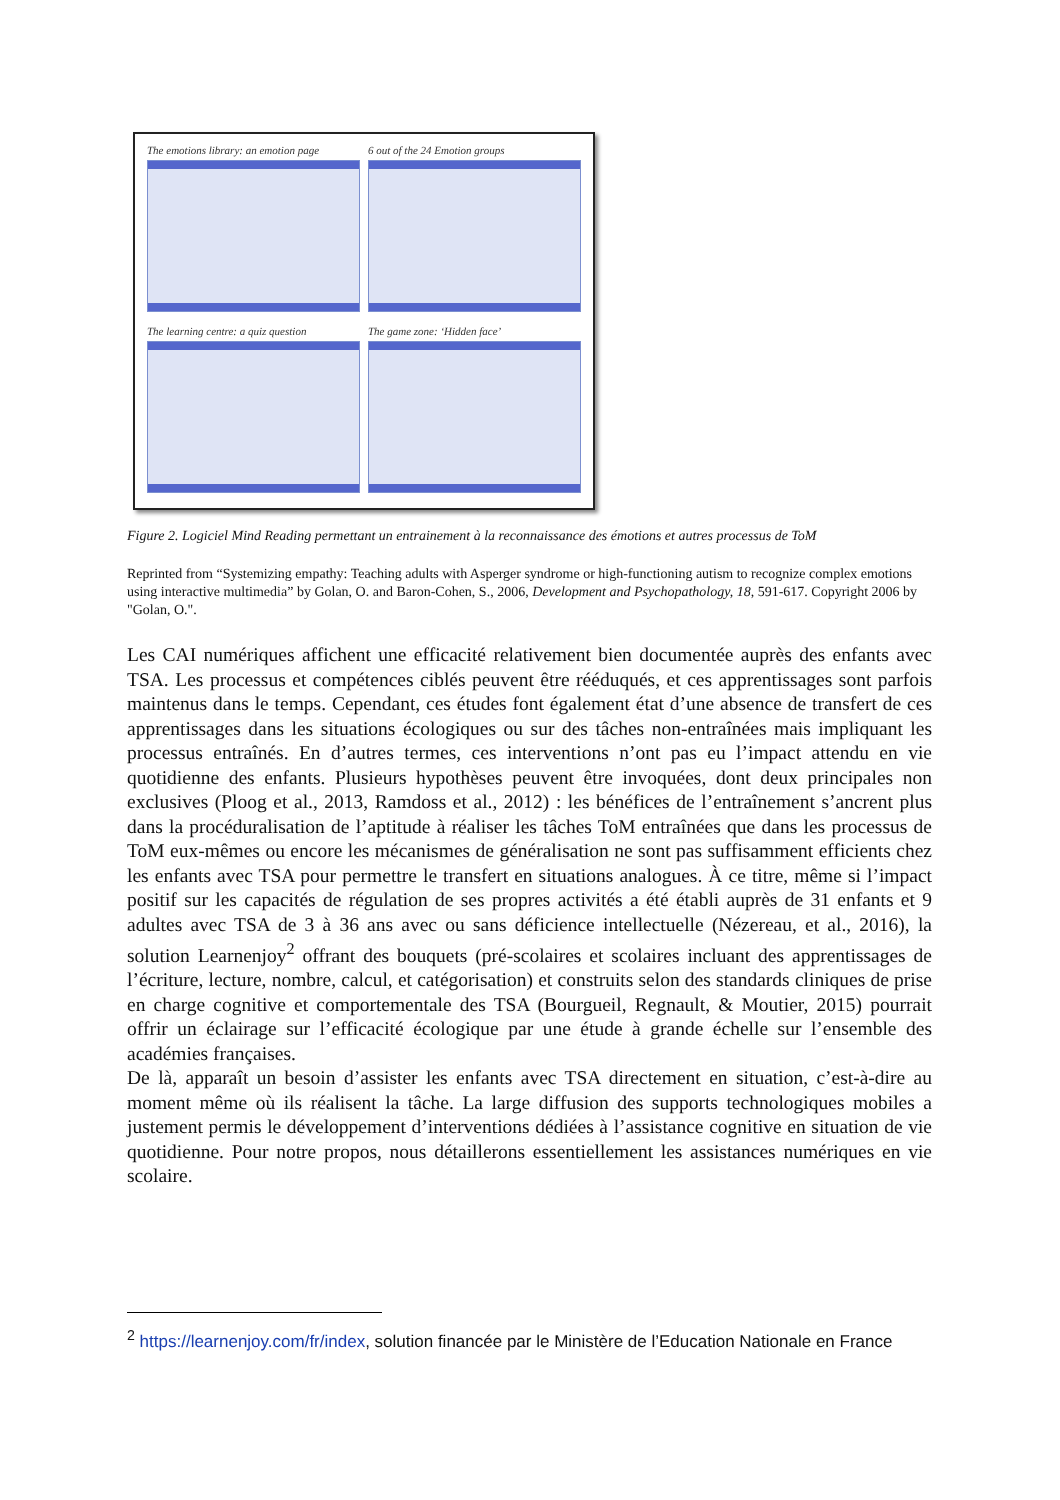The emotions library: an emotion page
6 out of the 24 Emotion groups
The learning centre: a quiz question
The game zone: ‘Hidden face’
Figure 2. Logiciel Mind Reading permettant un entrainement à la reconnaissance des émotions et autres processus de ToM
Reprinted from “Systemizing empathy: Teaching adults with Asperger syndrome or high-functioning autism to recognize complex emotions using interactive multimedia” by Golan, O. and Baron-Cohen, S., 2006, Development and Psychopathology, 18, 591-617. Copyright 2006 by "Golan, O.".
Les CAI numériques affichent une efficacité relativement bien documentée auprès des enfants avec TSA. Les processus et compétences ciblés peuvent être rééduqués, et ces apprentissages sont parfois maintenus dans le temps. Cependant, ces études font également état d’une absence de transfert de ces apprentissages dans les situations écologiques ou sur des tâches non-entraînées mais impliquant les processus entraînés. En d’autres termes, ces interventions n’ont pas eu l’impact attendu en vie quotidienne des enfants. Plusieurs hypothèses peuvent être invoquées, dont deux principales non exclusives (Ploog et al., 2013, Ramdoss et al., 2012) : les bénéfices de l’entraînement s’ancrent plus dans la procéduralisation de l’aptitude à réaliser les tâches ToM entraînées que dans les processus de ToM eux-mêmes ou encore les mécanismes de généralisation ne sont pas suffisamment efficients chez les enfants avec TSA pour permettre le transfert en situations analogues. À ce titre, même si l’impact positif sur les capacités de régulation de ses propres activités a été établi auprès de 31 enfants et 9 adultes avec TSA de 3 à 36 ans avec ou sans déficience intellectuelle (Nézereau, et al., 2016), la solution Learnenjoy<sup>2</sup> offrant des bouquets (pré-scolaires et scolaires incluant des apprentissages de l’écriture, lecture, nombre, calcul, et catégorisation) et construits selon des standards cliniques de prise en charge cognitive et comportementale des TSA (Bourgueil, Regnault, & Moutier, 2015) pourrait offrir un éclairage sur l’efficacité écologique par une étude à grande échelle sur l’ensemble des académies françaises.
De là, apparaît un besoin d’assister les enfants avec TSA directement en situation, c’est-à-dire au moment même où ils réalisent la tâche. La large diffusion des supports technologiques mobiles a justement permis le développement d’interventions dédiées à l’assistance cognitive en situation de vie quotidienne. Pour notre propos, nous détaillerons essentiellement les assistances numériques en vie scolaire.
<sup>2</sup> https://learnenjoy.com/fr/index, solution financée par le Ministère de l’Education Nationale en France